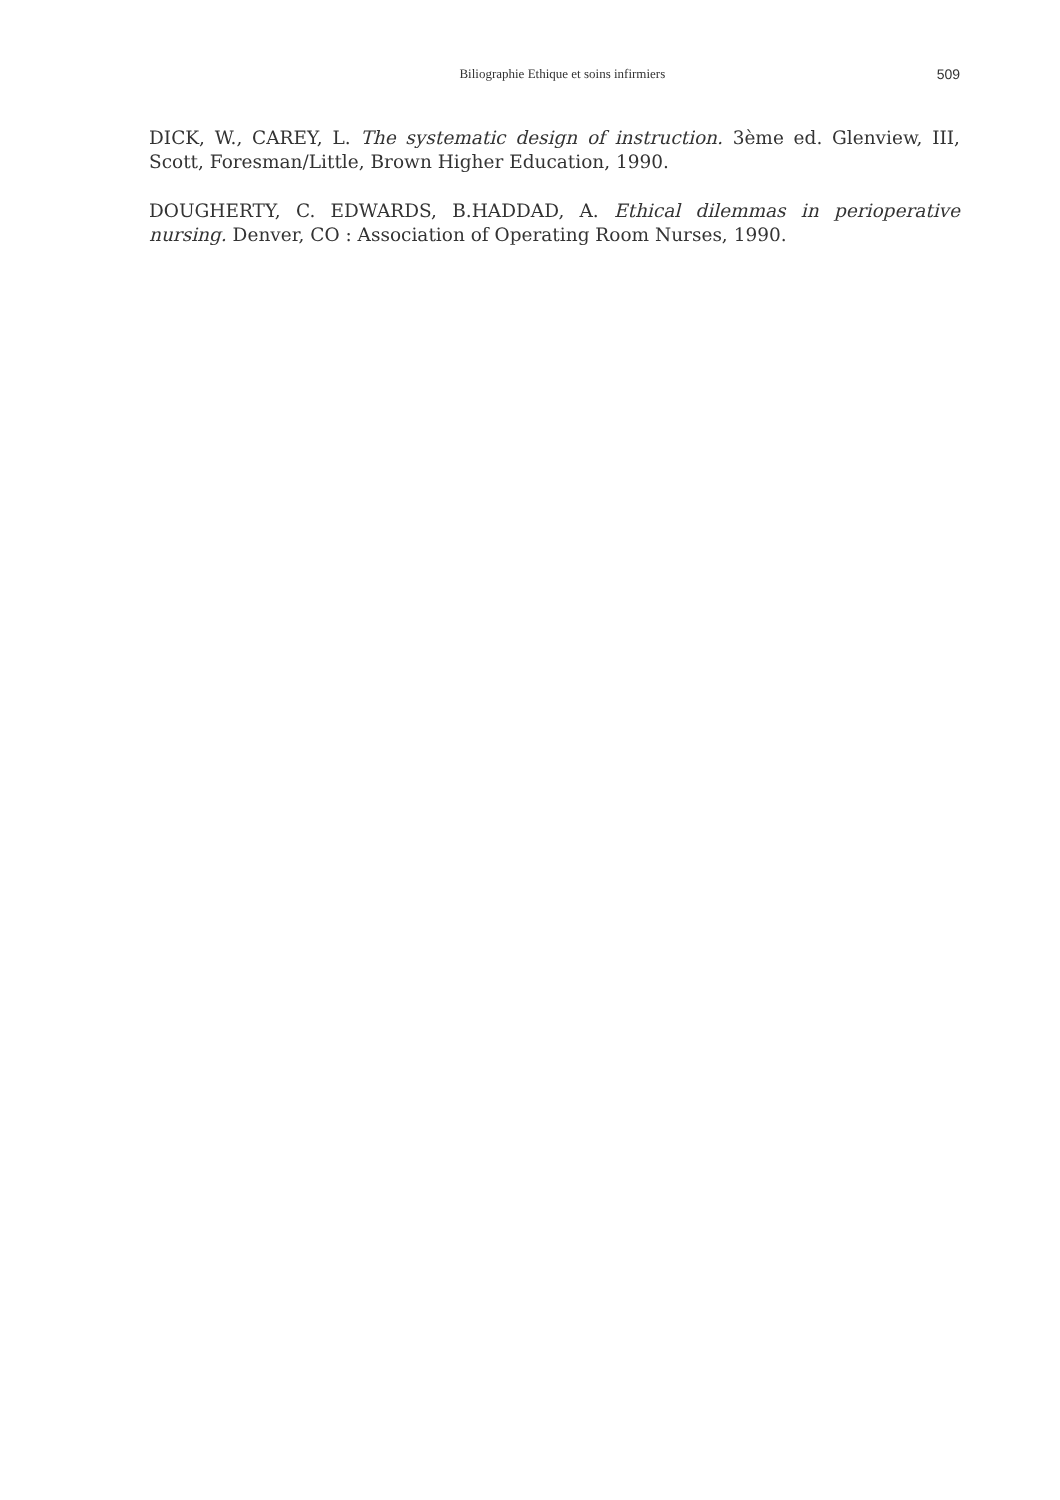Biliographie Ethique et soins infirmiers 509
DICK, W., CAREY, L. The systematic design of instruction. 3ème ed. Glenview, III, Scott, Foresman/Little, Brown Higher Education, 1990.
DOUGHERTY, C. EDWARDS, B.HADDAD, A. Ethical dilemmas in perioperative nursing. Denver, CO : Association of Operating Room Nurses, 1990.